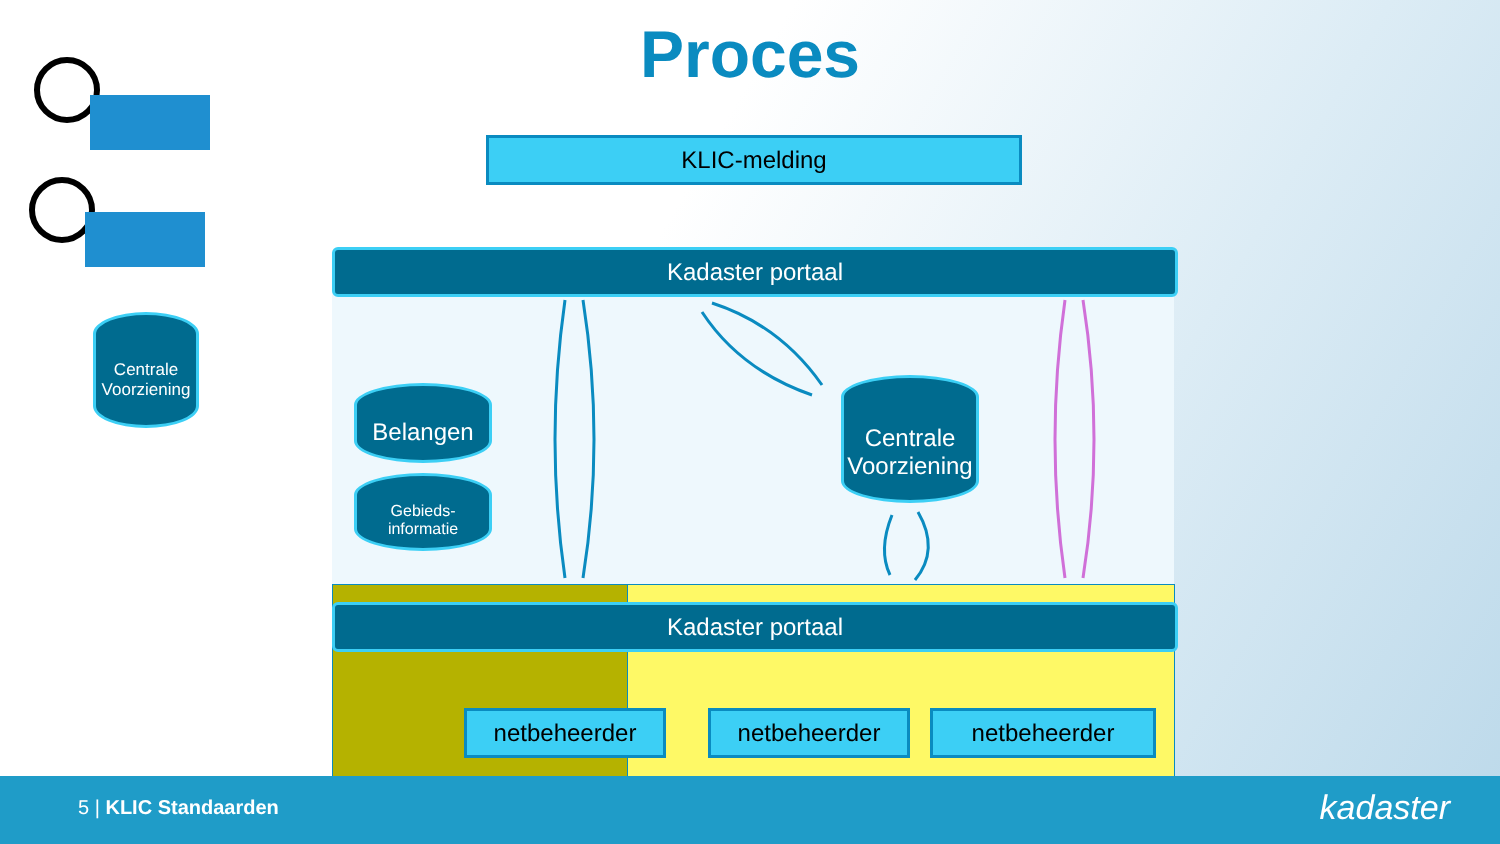Proces
KLIC-melding
Kadaster portaal
Kadaster portaal
Centrale Voorziening
Belangen
Gebieds-
informatie
Centrale Voorziening
netbeheerder netbeheerder netbeheerder
5 | KLIC Standaarden kadaster